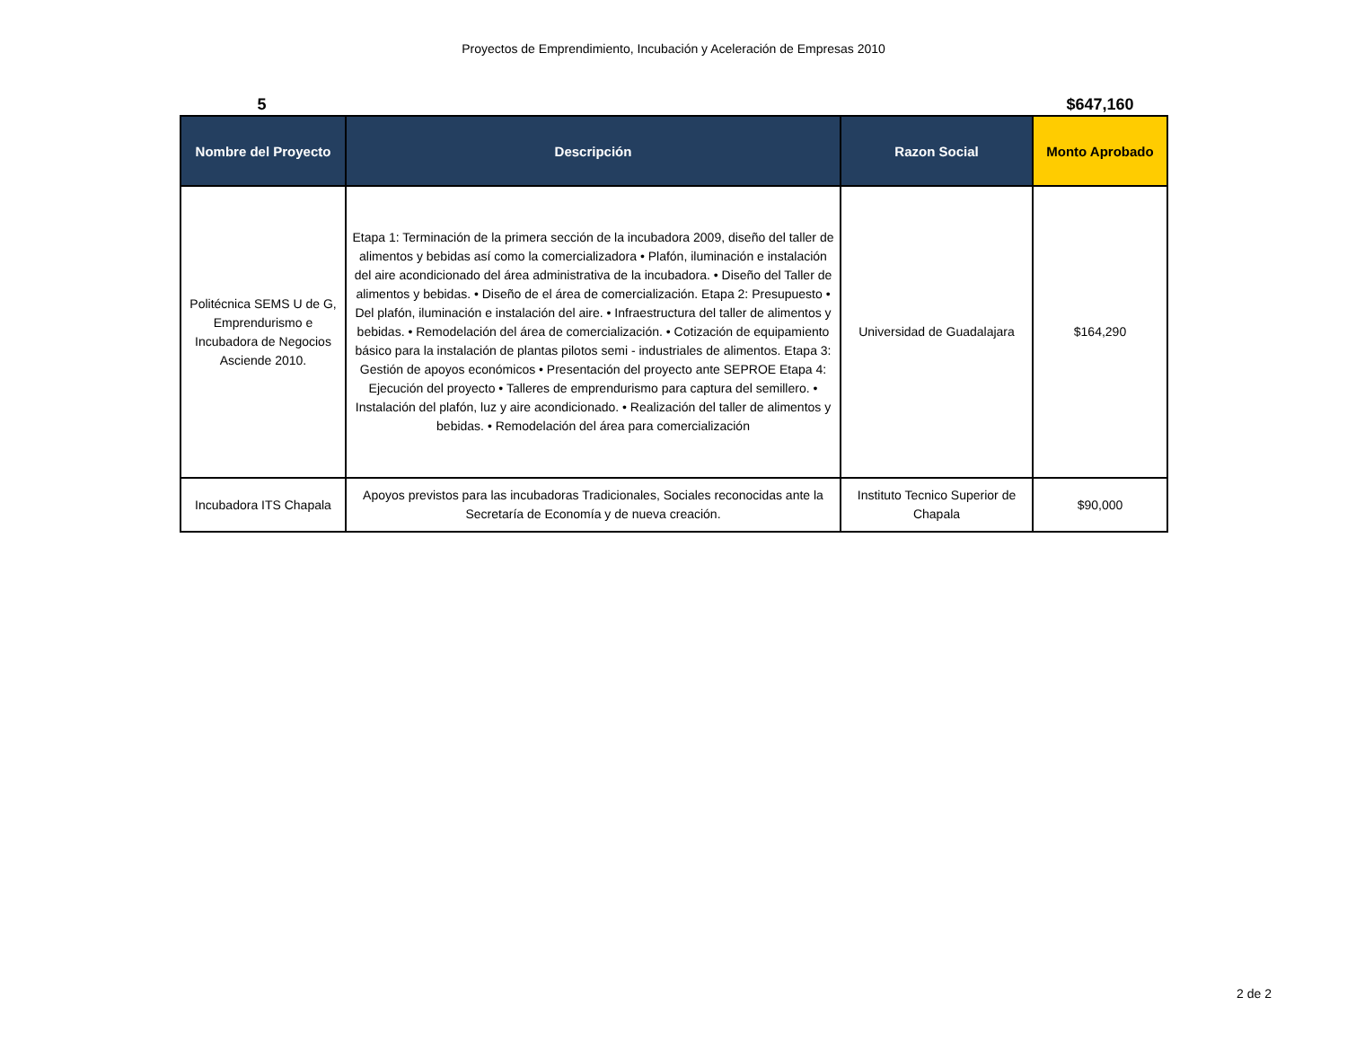Proyectos de Emprendimiento, Incubación y Aceleración de Empresas 2010
5 $647,160
| Nombre del Proyecto | Descripción | Razon Social | Monto Aprobado |
| --- | --- | --- | --- |
| Politécnica SEMS U de G, Emprendurismo e Incubadora de Negocios Asciende 2010. | Etapa 1: Terminación de la primera sección de la incubadora 2009, diseño del taller de alimentos y bebidas así como la comercializadora • Plafón, iluminación e instalación del aire acondicionado del área administrativa de la incubadora. • Diseño del Taller de alimentos y bebidas. • Diseño de el área de comercialización. Etapa 2: Presupuesto • Del plafón, iluminación e instalación del aire. • Infraestructura del taller de alimentos y bebidas. • Remodelación del área de comercialización. • Cotización de equipamiento básico para la instalación de plantas pilotos semi - industriales de alimentos. Etapa 3: Gestión de apoyos económicos • Presentación del proyecto ante SEPROE Etapa 4: Ejecución del proyecto • Talleres de emprendurismo para captura del semillero. • Instalación del plafón, luz y aire acondicionado. • Realización del taller de alimentos y bebidas. • Remodelación del área para comercialización | Universidad de Guadalajara | $164,290 |
| Incubadora ITS Chapala | Apoyos previstos para las incubadoras Tradicionales, Sociales reconocidas ante la Secretaría de Economía y de nueva creación. | Instituto Tecnico Superior de Chapala | $90,000 |
2 de 2